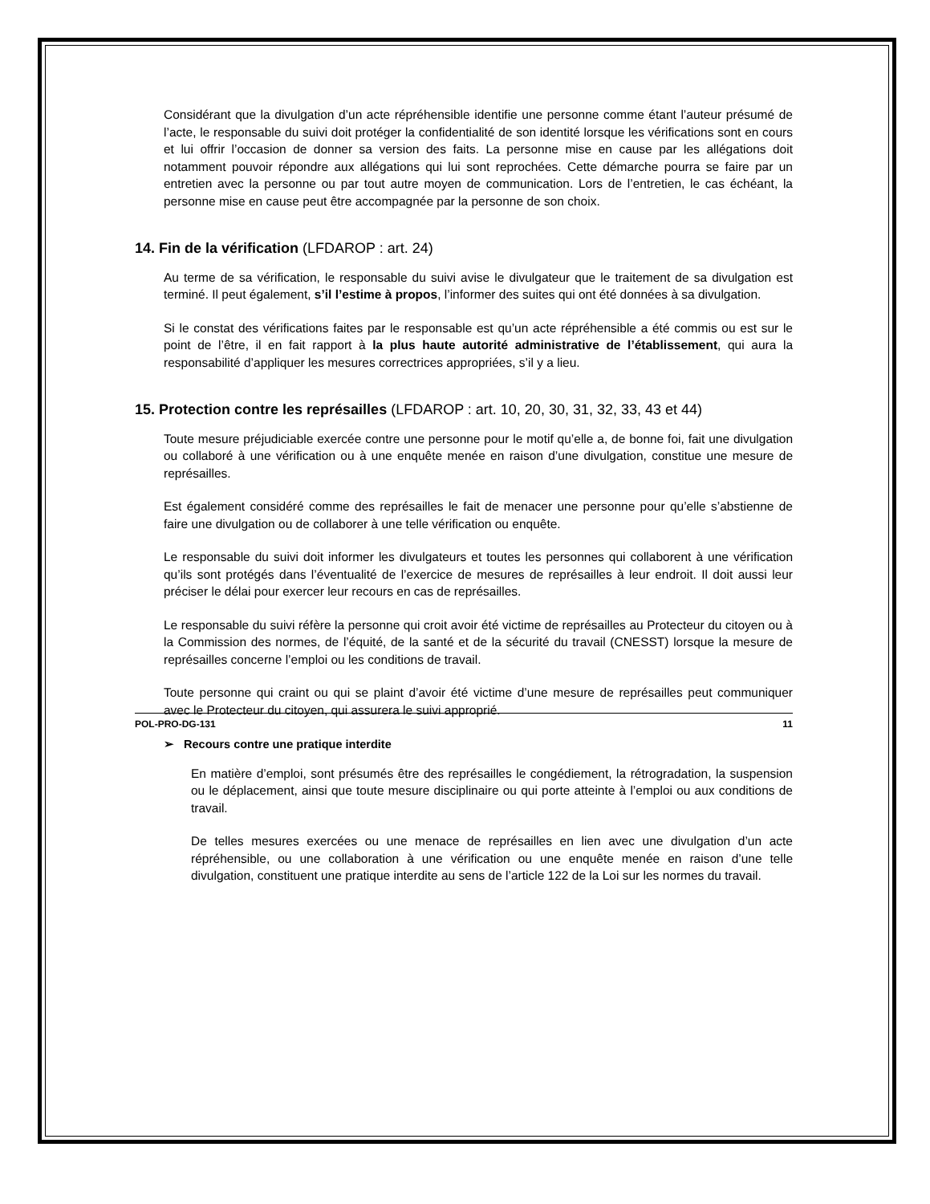Considérant que la divulgation d’un acte répréhensible identifie une personne comme étant l’auteur présumé de l’acte, le responsable du suivi doit protéger la confidentialité de son identité lorsque les vérifications sont en cours et lui offrir l’occasion de donner sa version des faits. La personne mise en cause par les allégations doit notamment pouvoir répondre aux allégations qui lui sont reprochées. Cette démarche pourra se faire par un entretien avec la personne ou par tout autre moyen de communication. Lors de l’entretien, le cas échéant, la personne mise en cause peut être accompagnée par la personne de son choix.
14. Fin de la vérification (LFDAROP : art. 24)
Au terme de sa vérification, le responsable du suivi avise le divulgateur que le traitement de sa divulgation est terminé. Il peut également, s’il l’estime à propos, l’informer des suites qui ont été données à sa divulgation.
Si le constat des vérifications faites par le responsable est qu’un acte répréhensible a été commis ou est sur le point de l’être, il en fait rapport à la plus haute autorité administrative de l’établissement, qui aura la responsabilité d’appliquer les mesures correctrices appropriées, s’il y a lieu.
15. Protection contre les représailles (LFDAROP : art. 10, 20, 30, 31, 32, 33, 43 et 44)
Toute mesure préjudiciable exercée contre une personne pour le motif qu’elle a, de bonne foi, fait une divulgation ou collaboré à une vérification ou à une enquête menée en raison d’une divulgation, constitue une mesure de représailles.
Est également considéré comme des représailles le fait de menacer une personne pour qu’elle s’abstienne de faire une divulgation ou de collaborer à une telle vérification ou enquête.
Le responsable du suivi doit informer les divulgateurs et toutes les personnes qui collaborent à une vérification qu’ils sont protégés dans l’éventualité de l’exercice de mesures de représailles à leur endroit. Il doit aussi leur préciser le délai pour exercer leur recours en cas de représailles.
Le responsable du suivi réfère la personne qui croit avoir été victime de représailles au Protecteur du citoyen ou à la Commission des normes, de l’équité, de la santé et de la sécurité du travail (CNESST) lorsque la mesure de représailles concerne l’emploi ou les conditions de travail.
Toute personne qui craint ou qui se plaint d’avoir été victime d’une mesure de représailles peut communiquer avec le Protecteur du citoyen, qui assurera le suivi approprié.
➢ Recours contre une pratique interdite
En matière d’emploi, sont présumés être des représailles le congédiement, la rétrogradation, la suspension ou le déplacement, ainsi que toute mesure disciplinaire ou qui porte atteinte à l’emploi ou aux conditions de travail.
De telles mesures exercées ou une menace de représailles en lien avec une divulgation d’un acte répréhensible, ou une collaboration à une vérification ou une enquête menée en raison d’une telle divulgation, constituent une pratique interdite au sens de l’article 122 de la Loi sur les normes du travail.
POL-PRO-DG-131 11